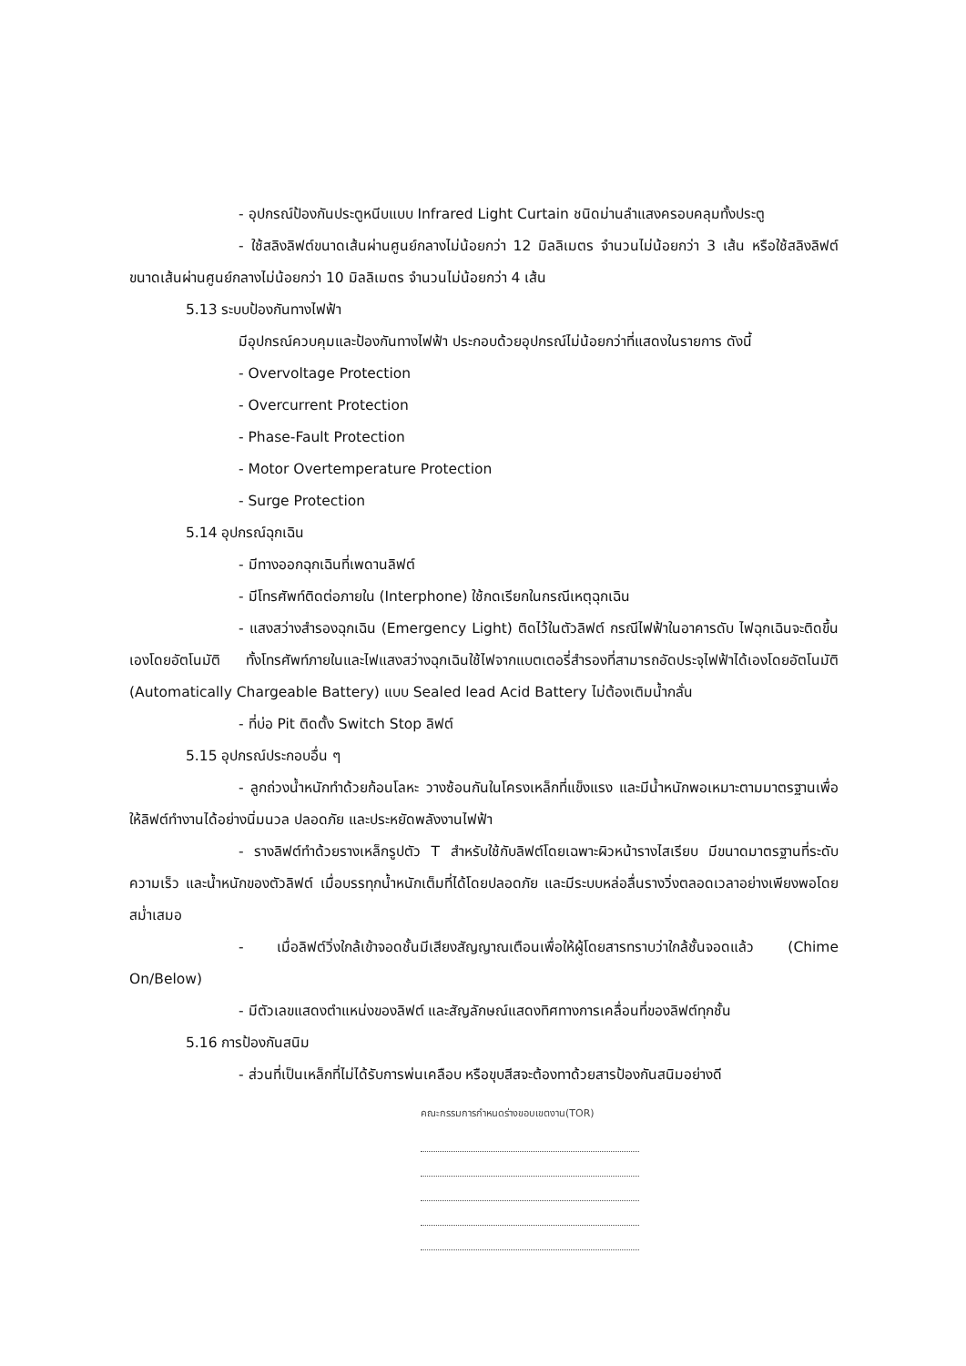- อุปกรณ์ป้องกันประตูหนีบแบบ Infrared Light Curtain ชนิดม่านลำแสงครอบคลุมทั้งประตู
- ใช้สลิงลิฟต์ขนาดเส้นผ่านศูนย์กลางไม่น้อยกว่า 12 มิลลิเมตร จำนวนไม่น้อยกว่า 3 เส้น หรือใช้สลิงลิฟต์ขนาดเส้นผ่านศูนย์กลางไม่น้อยกว่า 10 มิลลิเมตร จำนวนไม่น้อยกว่า 4 เส้น
5.13 ระบบป้องกันทางไฟฟ้า
มีอุปกรณ์ควบคุมและป้องกันทางไฟฟ้า ประกอบด้วยอุปกรณ์ไม่น้อยกว่าที่แสดงในรายการ ดังนี้
- Overvoltage Protection
- Overcurrent Protection
- Phase-Fault Protection
- Motor Overtemperature Protection
- Surge Protection
5.14 อุปกรณ์ฉุกเฉิน
- มีทางออกฉุกเฉินที่เพดานลิฟต์
- มีโทรศัพท์ติดต่อภายใน (Interphone) ใช้กดเรียกในกรณีเหตุฉุกเฉิน
- แสงสว่างสำรองฉุกเฉิน (Emergency Light) ติดไว้ในตัวลิฟต์ กรณีไฟฟ้าในอาคารดับ ไฟฉุกเฉินจะติดขึ้นเองโดยอัตโนมัติ ทั้งโทรศัพท์ภายในและไฟแสงสว่างฉุกเฉินใช้ไฟจากแบตเตอรี่สำรองที่สามารถอัดประจุไฟฟ้าได้เองโดยอัตโนมัติ (Automatically Chargeable Battery) แบบ Sealed lead Acid Battery ไม่ต้องเติมน้ำกลั่น
- ที่บ่อ Pit ติดตั้ง Switch Stop ลิฟต์
5.15 อุปกรณ์ประกอบอื่น ๆ
- ลูกถ่วงน้ำหนักทำด้วยก้อนโลหะ วางซ้อนกันในโครงเหล็กที่แข็งแรง และมีน้ำหนักพอเหมาะตามมาตรฐานเพื่อให้ลิฟต์ทำงานได้อย่างนิ่มนวล ปลอดภัย และประหยัดพลังงานไฟฟ้า
- รางลิฟต์ทำด้วยรางเหล็กรูปตัว T สำหรับใช้กับลิฟต์โดยเฉพาะผิวหน้ารางไสเรียบ มีขนาดมาตรฐานที่ระดับความเร็ว และน้ำหนักของตัวลิฟต์ เมื่อบรรทุกน้ำหนักเต็มที่ได้โดยปลอดภัย และมีระบบหล่อลื่นรางวิ่งตลอดเวลาอย่างเพียงพอโดยสม่ำเสมอ
- เมื่อลิฟต์วิ่งใกล้เข้าจอดชั้นมีเสียงสัญญาณเตือนเพื่อให้ผู้โดยสารทราบว่าใกล้ชั้นจอดแล้ว (Chime On/Below)
- มีตัวเลขแสดงตำแหน่งของลิฟต์ และสัญลักษณ์แสดงทิศทางการเคลื่อนที่ของลิฟต์ทุกชั้น
5.16 การป้องกันสนิม
- ส่วนที่เป็นเหล็กที่ไม่ได้รับการพ่นเคลือบ หรือขุบสีสจะต้องทาด้วยสารป้องกันสนิมอย่างดี
คณะกรรมการกำหนดร่างขอบเขตงาน(TOR)